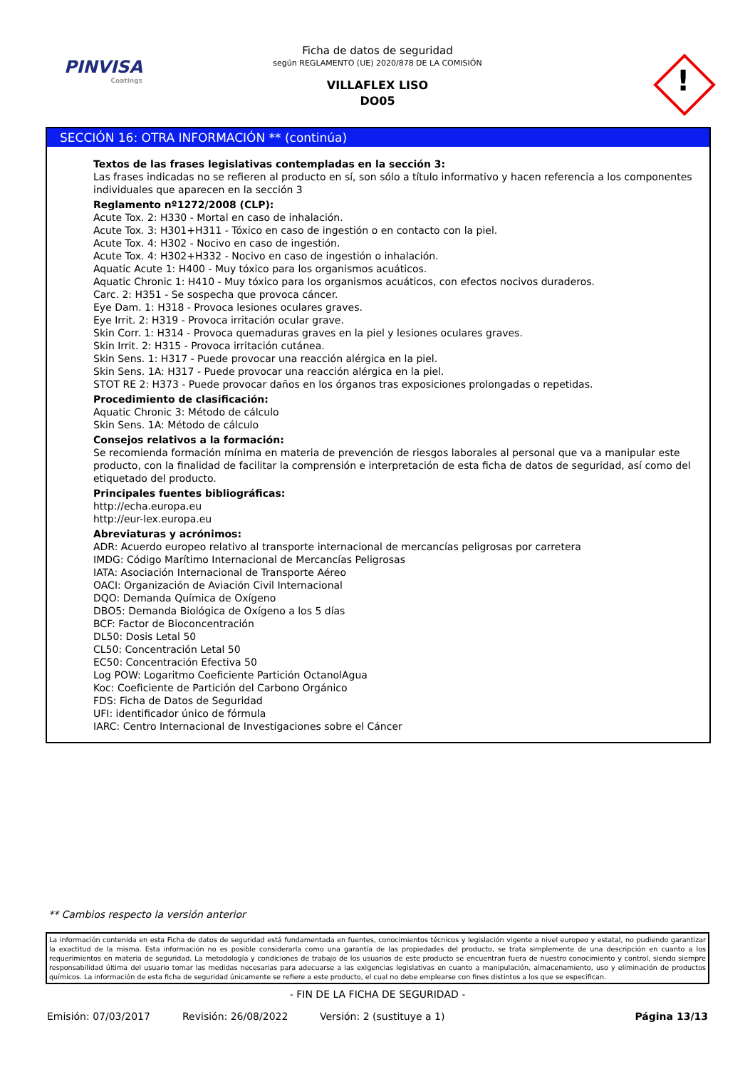PINVISA
Coatings
Ficha de datos de seguridad
según REGLAMENTO (UE) 2020/878 DE LA COMISIÓN
VILLAFLEX LISO
DO05
!
SECCIÓN 16: OTRA INFORMACIÓN ** (continúa)
Textos de las frases legislativas contempladas en la sección 3:
Las frases indicadas no se refieren al producto en sí, son sólo a título informativo y hacen referencia a los componentes individuales que aparecen en la sección 3
Reglamento nº1272/2008 (CLP):
Acute Tox. 2: H330 - Mortal en caso de inhalación.
Acute Tox. 3: H301+H311 - Tóxico en caso de ingestión o en contacto con la piel.
Acute Tox. 4: H302 - Nocivo en caso de ingestión.
Acute Tox. 4: H302+H332 - Nocivo en caso de ingestión o inhalación.
Aquatic Acute 1: H400 - Muy tóxico para los organismos acuáticos.
Aquatic Chronic 1: H410 - Muy tóxico para los organismos acuáticos, con efectos nocivos duraderos.
Carc. 2: H351 - Se sospecha que provoca cáncer.
Eye Dam. 1: H318 - Provoca lesiones oculares graves.
Eye Irrit. 2: H319 - Provoca irritación ocular grave.
Skin Corr. 1: H314 - Provoca quemaduras graves en la piel y lesiones oculares graves.
Skin Irrit. 2: H315 - Provoca irritación cutánea.
Skin Sens. 1: H317 - Puede provocar una reacción alérgica en la piel.
Skin Sens. 1A: H317 - Puede provocar una reacción alérgica en la piel.
STOT RE 2: H373 - Puede provocar daños en los órganos tras exposiciones prolongadas o repetidas.
Procedimiento de clasificación:
Aquatic Chronic 3: Método de cálculo
Skin Sens. 1A: Método de cálculo
Consejos relativos a la formación:
Se recomienda formación mínima en materia de prevención de riesgos laborales al personal que va a manipular este producto, con la finalidad de facilitar la comprensión e interpretación de esta ficha de datos de seguridad, así como del etiquetado del producto.
Principales fuentes bibliográficas:
http://echa.europa.eu
http://eur-lex.europa.eu
Abreviaturas y acrónimos:
ADR: Acuerdo europeo relativo al transporte internacional de mercancías peligrosas por carretera
IMDG: Código Marítimo Internacional de Mercancías Peligrosas
IATA: Asociación Internacional de Transporte Aéreo
OACI: Organización de Aviación Civil Internacional
DQO: Demanda Química de Oxígeno
DBO5: Demanda Biológica de Oxígeno a los 5 días
BCF: Factor de Bioconcentración
DL50: Dosis Letal 50
CL50: Concentración Letal 50
EC50: Concentración Efectiva 50
Log POW: Logaritmo Coeficiente Partición OctanolAgua
Koc: Coeficiente de Partición del Carbono Orgánico
FDS: Ficha de Datos de Seguridad
UFI: identificador único de fórmula
IARC: Centro Internacional de Investigaciones sobre el Cáncer
** Cambios respecto la versión anterior
La información contenida en esta Ficha de datos de seguridad está fundamentada en fuentes, conocimientos técnicos y legislación vigente a nivel europeo y estatal, no pudiendo garantizar la exactitud de la misma. Esta información no es posible considerarla como una garantía de las propiedades del producto, se trata simplemente de una descripción en cuanto a los requerimientos en materia de seguridad. La metodología y condiciones de trabajo de los usuarios de este producto se encuentran fuera de nuestro conocimiento y control, siendo siempre responsabilidad última del usuario tomar las medidas necesarias para adecuarse a las exigencias legislativas en cuanto a manipulación, almacenamiento, uso y eliminación de productos químicos. La información de esta ficha de seguridad únicamente se refiere a este producto, el cual no debe emplearse con fines distintos a los que se especifican.
- FIN DE LA FICHA DE SEGURIDAD -
Emisión: 07/03/2017 Revisión: 26/08/2022 Versión: 2 (sustituye a 1) Página 13/13